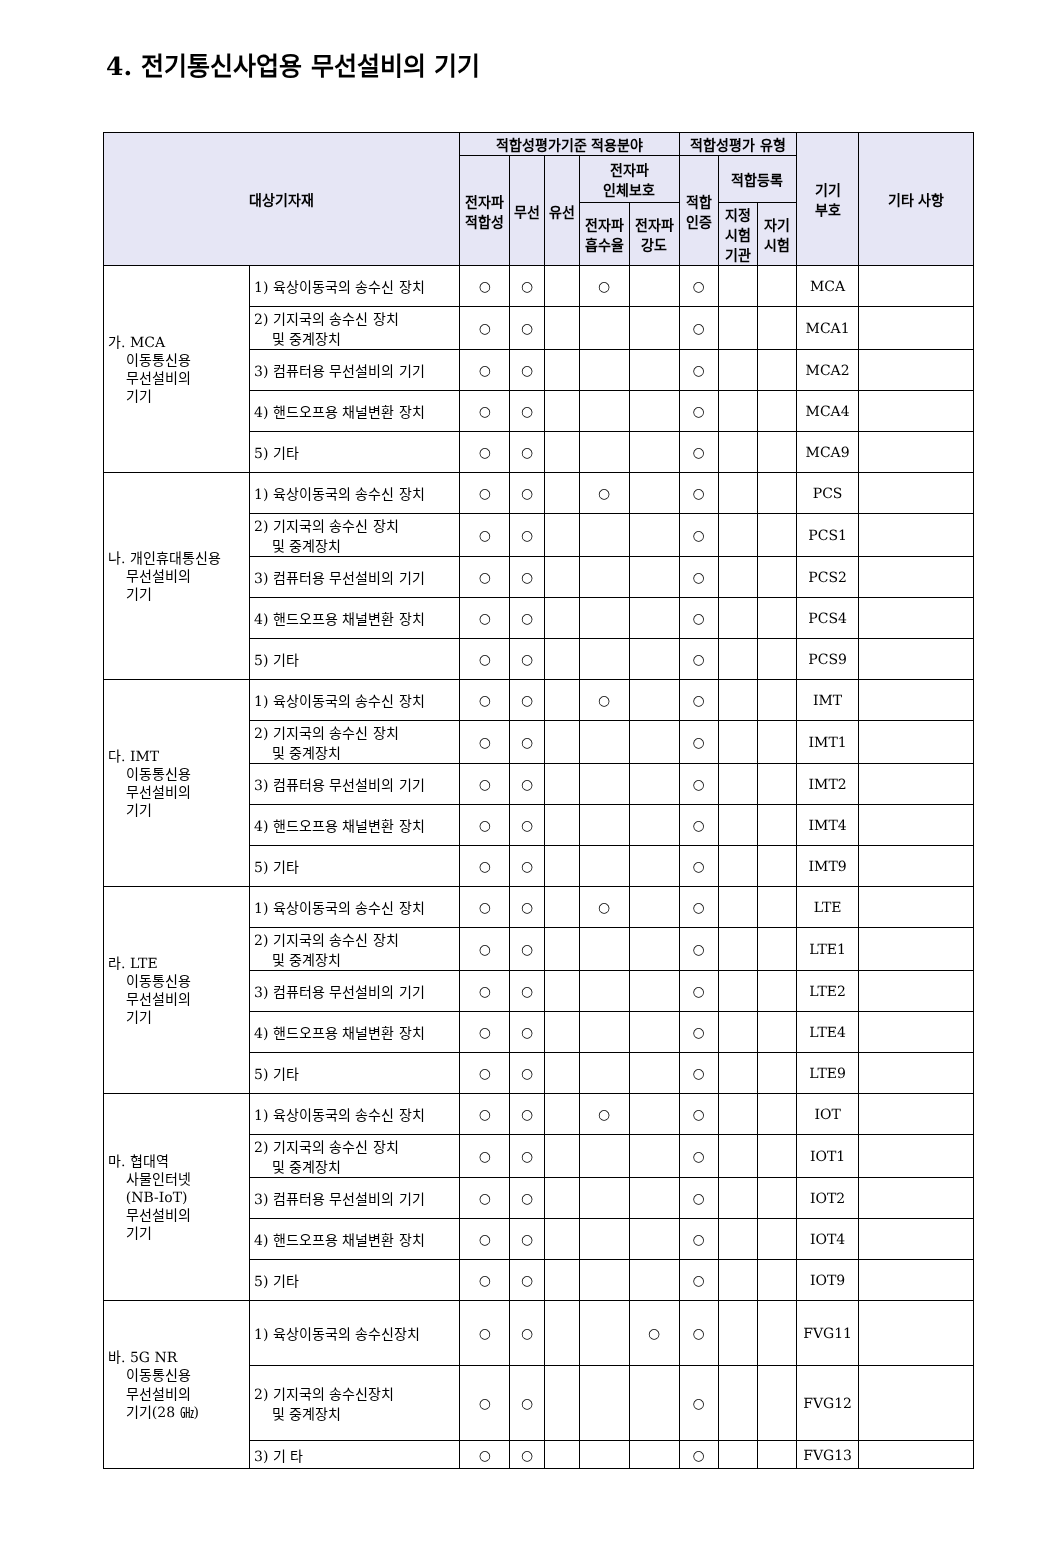4. 전기통신사업용 무선설비의 기기
| 대상기자재 | | 적합성평가기준 적용분야 | | | | | 적합성평가 유형 | | | 기기 부호 | 기타 사항 |
| --- | --- | --- | --- | --- | --- | --- | --- | --- | --- | --- | --- |
| | | 전자파 적합성 | 무선 | 유선 | 전자파 인체보호 | | 적합 인증 | 적합등록 | | | |
| | | | | | 전자파 흡수율 | 전자파 강도 | | 지정 시험 기관 | 자기 시험 | | |
| 가. MCA 이동통신용 무선설비의 기기 | 1) 육상이동국의 송수신 장치 | ○ | ○ | | ○ | | ○ | | | MCA | |
| | 2) 기지국의 송수신 장치 및 중계장치 | ○ | ○ | | | | ○ | | | MCA1 | |
| | 3) 컴퓨터용 무선설비의 기기 | ○ | ○ | | | | ○ | | | MCA2 | |
| | 4) 핸드오프용 채널변환 장치 | ○ | ○ | | | | ○ | | | MCA4 | |
| | 5) 기타 | ○ | ○ | | | | ○ | | | MCA9 | |
| 나. 개인휴대통신용 무선설비의 기기 | 1) 육상이동국의 송수신 장치 | ○ | ○ | | ○ | | ○ | | | PCS | |
| | 2) 기지국의 송수신 장치 및 중계장치 | ○ | ○ | | | | ○ | | | PCS1 | |
| | 3) 컴퓨터용 무선설비의 기기 | ○ | ○ | | | | ○ | | | PCS2 | |
| | 4) 핸드오프용 채널변환 장치 | ○ | ○ | | | | ○ | | | PCS4 | |
| | 5) 기타 | ○ | ○ | | | | ○ | | | PCS9 | |
| 다. IMT 이동통신용 무선설비의 기기 | 1) 육상이동국의 송수신 장치 | ○ | ○ | | ○ | | ○ | | | IMT | |
| | 2) 기지국의 송수신 장치 및 중계장치 | ○ | ○ | | | | ○ | | | IMT1 | |
| | 3) 컴퓨터용 무선설비의 기기 | ○ | ○ | | | | ○ | | | IMT2 | |
| | 4) 핸드오프용 채널변환 장치 | ○ | ○ | | | | ○ | | | IMT4 | |
| | 5) 기타 | ○ | ○ | | | | ○ | | | IMT9 | |
| 라. LTE 이동통신용 무선설비의 기기 | 1) 육상이동국의 송수신 장치 | ○ | ○ | | ○ | | ○ | | | LTE | |
| | 2) 기지국의 송수신 장치 및 중계장치 | ○ | ○ | | | | ○ | | | LTE1 | |
| | 3) 컴퓨터용 무선설비의 기기 | ○ | ○ | | | | ○ | | | LTE2 | |
| | 4) 핸드오프용 채널변환 장치 | ○ | ○ | | | | ○ | | | LTE4 | |
| | 5) 기타 | ○ | ○ | | | | ○ | | | LTE9 | |
| 마. 협대역 사물인터넷 (NB-IoT) 무선설비의 기기 | 1) 육상이동국의 송수신 장치 | ○ | ○ | | ○ | | ○ | | | IOT | |
| | 2) 기지국의 송수신 장치 및 중계장치 | ○ | ○ | | | | ○ | | | IOT1 | |
| | 3) 컴퓨터용 무선설비의 기기 | ○ | ○ | | | | ○ | | | IOT2 | |
| | 4) 핸드오프용 채널변환 장치 | ○ | ○ | | | | ○ | | | IOT4 | |
| | 5) 기타 | ○ | ○ | | | | ○ | | | IOT9 | |
| 바. 5G NR 이동통신용 무선설비의 기기(28 ㎓) | 1) 육상이동국의 송수신장치 | ○ | ○ | | | ○ | ○ | | | FVG11 | |
| | 2) 기지국의 송수신장치 및 중계장치 | ○ | ○ | | | | ○ | | | FVG12 | |
| | 3) 기 타 | ○ | ○ | | | | ○ | | | FVG13 | |